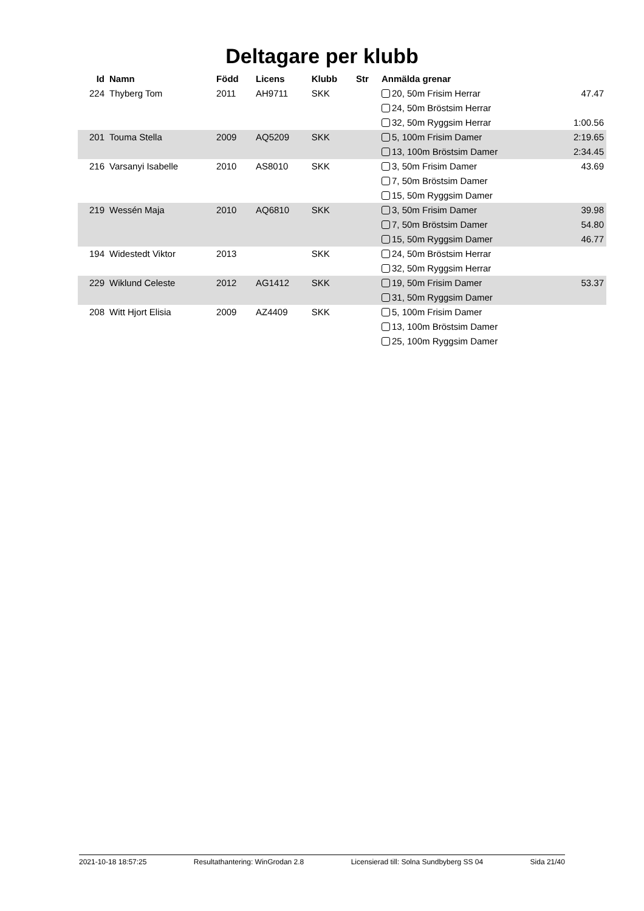Deltagare per klubb
| Id | Namn | Född | Licens | Klubb | Str | Anmälda grenar | |
| --- | --- | --- | --- | --- | --- | --- | --- |
| 224 | Thyberg Tom | 2011 | AH9711 | SKK | | 20, 50m Frisim Herrar | 47.47 |
| | | | | | | 24, 50m Bröstsim Herrar | |
| | | | | | | 32, 50m Ryggsim Herrar | 1:00.56 |
| 201 | Touma Stella | 2009 | AQ5209 | SKK | | 5, 100m Frisim Damer | 2:19.65 |
| | | | | | | 13, 100m Bröstsim Damer | 2:34.45 |
| 216 | Varsanyi Isabelle | 2010 | AS8010 | SKK | | 3, 50m Frisim Damer | 43.69 |
| | | | | | | 7, 50m Bröstsim Damer | |
| | | | | | | 15, 50m Ryggsim Damer | |
| 219 | Wessén Maja | 2010 | AQ6810 | SKK | | 3, 50m Frisim Damer | 39.98 |
| | | | | | | 7, 50m Bröstsim Damer | 54.80 |
| | | | | | | 15, 50m Ryggsim Damer | 46.77 |
| 194 | Widestedt Viktor | 2013 | | SKK | | 24, 50m Bröstsim Herrar | |
| | | | | | | 32, 50m Ryggsim Herrar | |
| 229 | Wiklund Celeste | 2012 | AG1412 | SKK | | 19, 50m Frisim Damer | 53.37 |
| | | | | | | 31, 50m Ryggsim Damer | |
| 208 | Witt Hjort Elisia | 2009 | AZ4409 | SKK | | 5, 100m Frisim Damer | |
| | | | | | | 13, 100m Bröstsim Damer | |
| | | | | | | 25, 100m Ryggsim Damer | |
2021-10-18 18:57:25 Resultathantering: WinGrodan 2.8 Licensierad till: Solna Sundbyberg SS 04 Sida 21/40